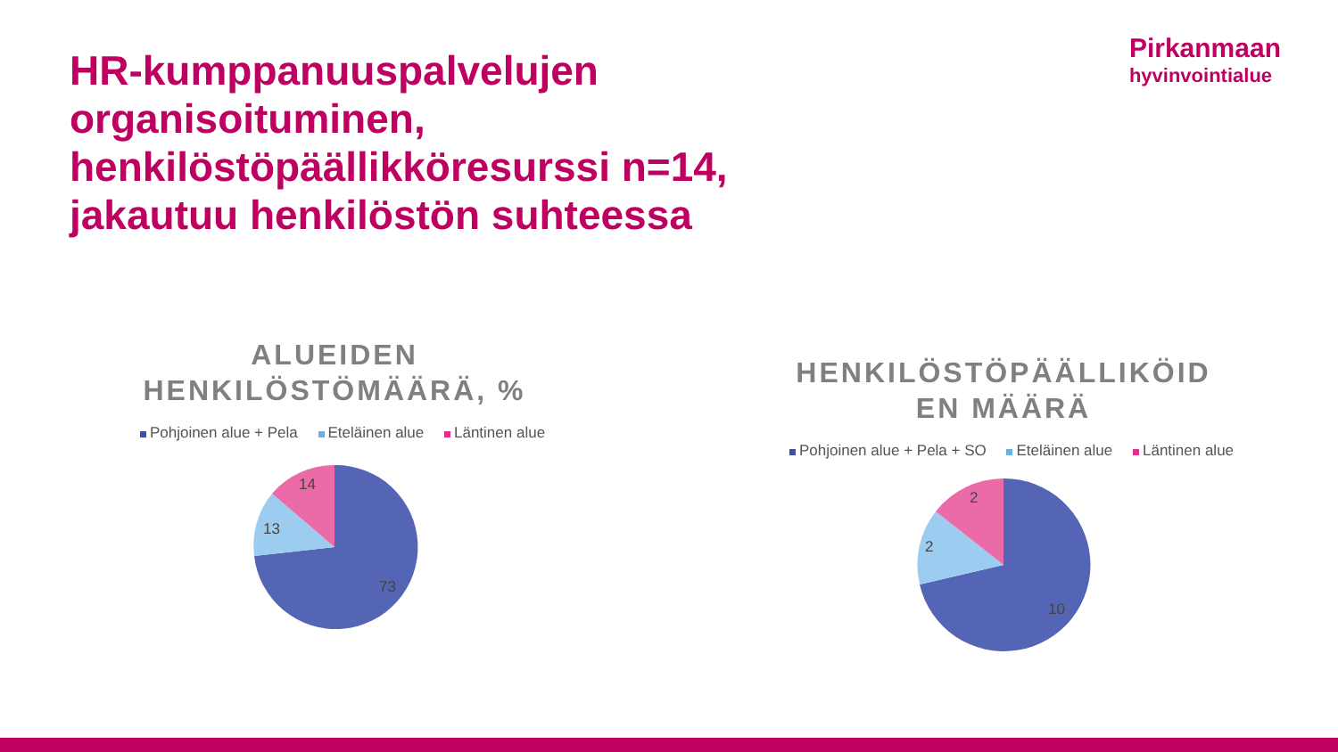HR-kumppanuuspalvelujen
organisoituminen,
henkilöstöpäällikköresurssi n=14,
jakautuu henkilöstön suhteessa
Pirkanmaan
hyvinvointialue
ALUEIDEN
HENKILÖSTÖMÄÄRÄ, %
Pohjoinen alue + Pela Eteläinen alue Läntinen alue
73
13
14
HENKILÖSTÖPÄÄLLIKÖID
EN MÄÄRÄ
Pohjoinen alue + Pela + SO Eteläinen alue Läntinen alue
10
2
2